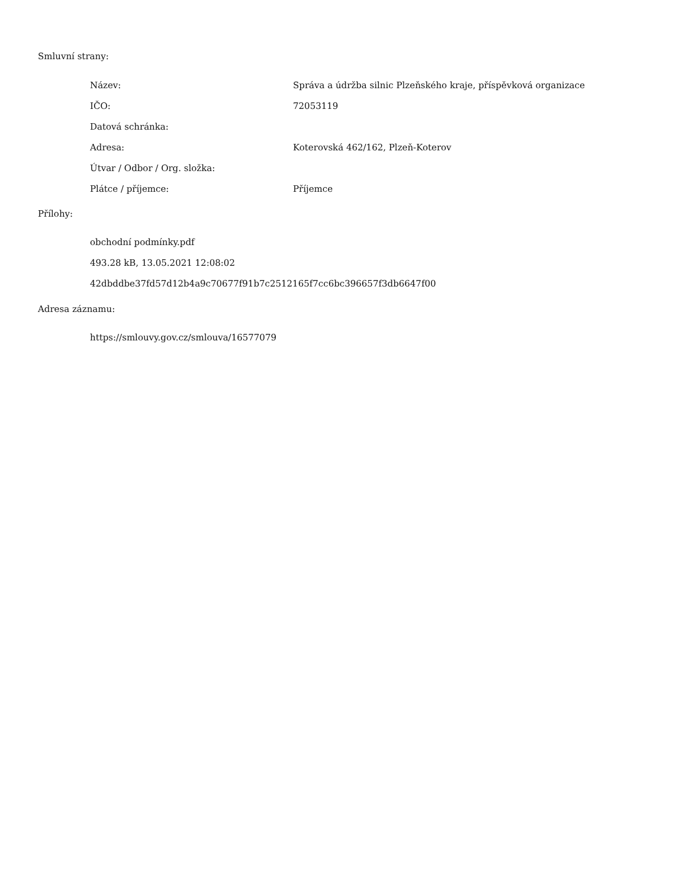Smluvní strany:
| Název: | Správa a údržba silnic Plzeňského kraje, příspěvková organizace |
| IČO: | 72053119 |
| Datová schránka: | |
| Adresa: | Koterovská 462/162, Plzeň-Koterov |
| Útvar / Odbor / Org. složka: | |
| Plátce / příjemce: | Příjemce |
Přílohy:
obchodní podmínky.pdf
493.28 kB, 13.05.2021 12:08:02
42dbddbe37fd57d12b4a9c70677f91b7c2512165f7cc6bc396657f3db6647f00
Adresa záznamu:
https://smlouvy.gov.cz/smlouva/16577079